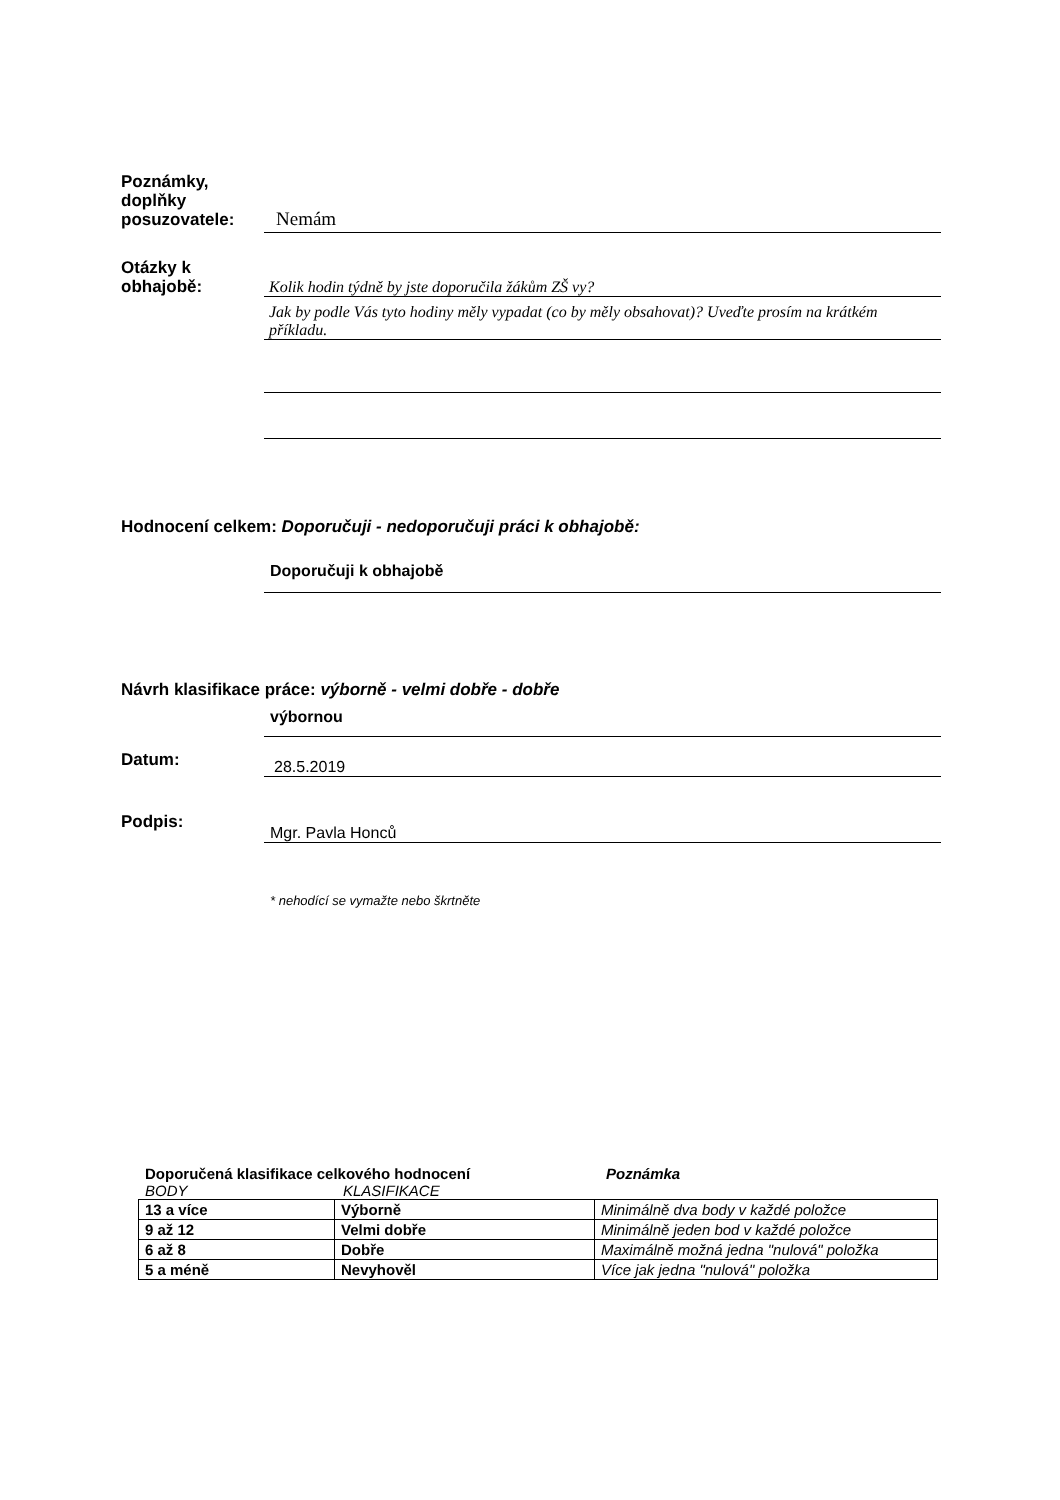Poznámky,
doplňky
posuzovatele:
Nemám
Otázky k
obhajobě:
Kolik hodin týdně by jste doporučila žákům ZŠ vy?
Jak by podle Vás tyto hodiny měly vypadat (co by měly obsahovat)? Uveďte prosím na krátkém příkladu.
Hodnocení celkem: Doporučuji - nedoporučuji práci k obhajobě:
Doporučuji k obhajobě
Návrh klasifikace práce: výborně - velmi dobře - dobře
výbornou
Datum:
28.5.2019
Podpis:
Mgr. Pavla Honců
* nehodící se vymažte nebo škrtněte
Doporučená klasifikace celkového hodnocení Poznámka
BODY KLASIFIKACE
| 13 a více | Výborně | Minimálně dva body v každé položce |
| 9 až 12 | Velmi dobře | Minimálně jeden bod v každé položce |
| 6 až 8 | Dobře | Maximálně možná jedna "nulová" položka |
| 5 a méně | Nevyhověl | Více jak jedna "nulová" položka |